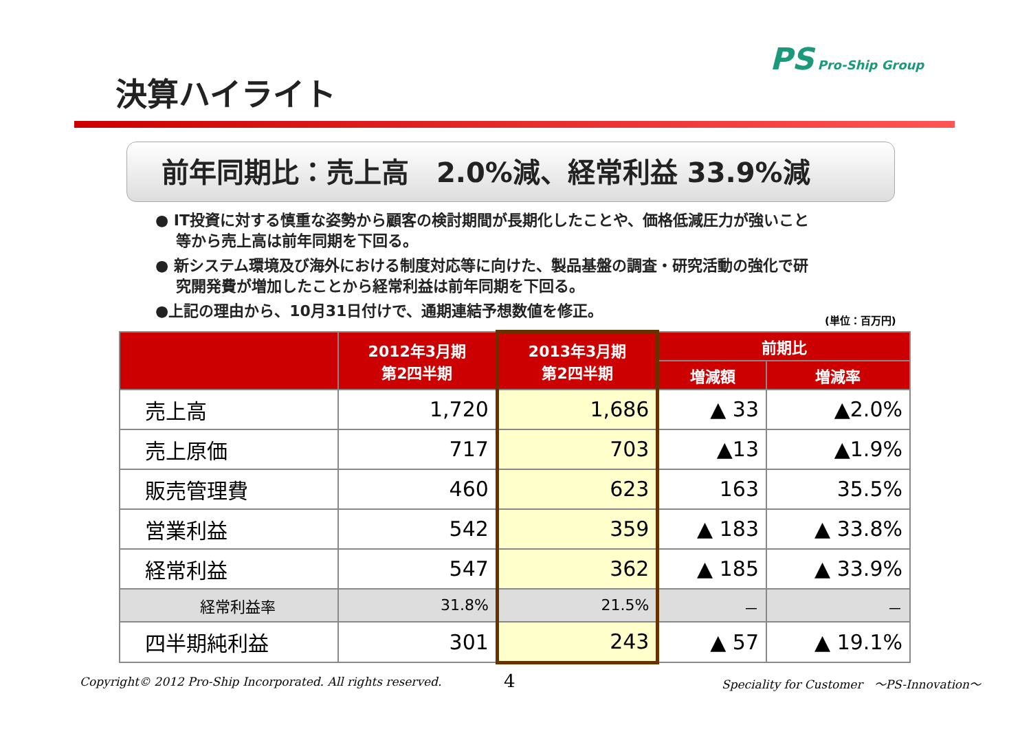PS Pro-Ship Group
決算ハイライト
前年同期比：売上高　2.0%減、経常利益 33.9%減
● IT投資に対する慎重な姿勢から顧客の検討期間が長期化したことや、価格低減圧力が強いこと等から売上高は前年同期を下回る。
● 新システム環境及び海外における制度対応等に向けた、製品基盤の調査・研究活動の強化で研究開発費が増加したことから経常利益は前年同期を下回る。
●上記の理由から、10月31日付けで、通期連結予想数値を修正。
(単位：百万円)
| | 2012年3月期 第2四半期 | 2013年3月期 第2四半期 | 前期比 | |
| --- | --- | --- | --- | --- |
| | | | 増減額 | 増減率 |
| 売上高 | 1,720 | 1,686 | ▲ 33 | ▲2.0% |
| 売上原価 | 717 | 703 | ▲13 | ▲1.9% |
| 販売管理費 | 460 | 623 | 163 | 35.5% |
| 営業利益 | 542 | 359 | ▲ 183 | ▲ 33.8% |
| 経常利益 | 547 | 362 | ▲ 185 | ▲ 33.9% |
| 経常利益率 | 31.8% | 21.5% | － | － |
| 四半期純利益 | 301 | 243 | ▲ 57 | ▲ 19.1% |
Copyright© 2012 Pro-Ship Incorporated. All rights reserved.
4
Speciality for Customer　～PS-Innovation～